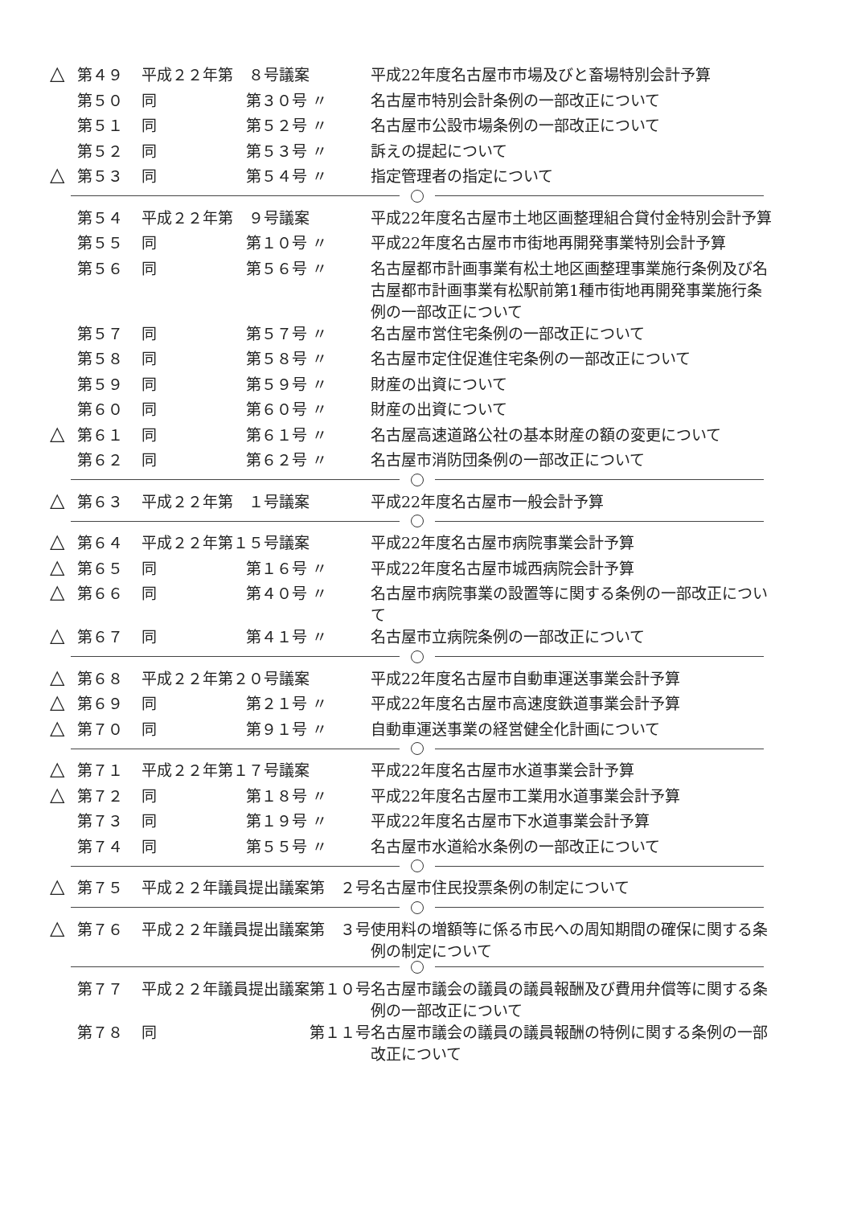| △ | 第４９ | 平成２２年第 ８号議案 | | 平成22年度名古屋市市場及びと畜場特別会計予算 |
| | 第５０ | 同 | 第３０号 〃 | 名古屋市特別会計条例の一部改正について |
| | 第５１ | 同 | 第５２号 〃 | 名古屋市公設市場条例の一部改正について |
| | 第５２ | 同 | 第５３号 〃 | 訴えの提起について |
| △ | 第５３ | 同 | 第５４号 〃 | 指定管理者の指定について |
| | 第５４ | 平成２２年第 ９号議案 | | 平成22年度名古屋市土地区画整理組合貸付金特別会計予算 |
| | 第５５ | 同 | 第１０号 〃 | 平成22年度名古屋市市街地再開発事業特別会計予算 |
| | 第５６ | 同 | 第５６号 〃 | 名古屋都市計画事業有松土地区画整理事業施行条例及び名古屋都市計画事業有松駅前第1種市街地再開発事業施行条例の一部改正について |
| | 第５７ | 同 | 第５７号 〃 | 名古屋市営住宅条例の一部改正について |
| | 第５８ | 同 | 第５８号 〃 | 名古屋市定住促進住宅条例の一部改正について |
| | 第５９ | 同 | 第５９号 〃 | 財産の出資について |
| | 第６０ | 同 | 第６０号 〃 | 財産の出資について |
| △ | 第６１ | 同 | 第６１号 〃 | 名古屋高速道路公社の基本財産の額の変更について |
| | 第６２ | 同 | 第６２号 〃 | 名古屋市消防団条例の一部改正について |
| △ | 第６３ | 平成２２年第 １号議案 | | 平成22年度名古屋市一般会計予算 |
| △ | 第６４ | 平成２２年第１５号議案 | | 平成22年度名古屋市病院事業会計予算 |
| △ | 第６５ | 同 | 第１６号 〃 | 平成22年度名古屋市城西病院会計予算 |
| △ | 第６６ | 同 | 第４０号 〃 | 名古屋市病院事業の設置等に関する条例の一部改正について |
| △ | 第６７ | 同 | 第４１号 〃 | 名古屋市立病院条例の一部改正について |
| △ | 第６８ | 平成２２年第２０号議案 | | 平成22年度名古屋市自動車運送事業会計予算 |
| △ | 第６９ | 同 | 第２１号 〃 | 平成22年度名古屋市高速度鉄道事業会計予算 |
| △ | 第７０ | 同 | 第９１号 〃 | 自動車運送事業の経営健全化計画について |
| △ | 第７１ | 平成２２年第１７号議案 | | 平成22年度名古屋市水道事業会計予算 |
| △ | 第７２ | 同 | 第１８号 〃 | 平成22年度名古屋市工業用水道事業会計予算 |
| | 第７３ | 同 | 第１９号 〃 | 平成22年度名古屋市下水道事業会計予算 |
| | 第７４ | 同 | 第５５号 〃 | 名古屋市水道給水条例の一部改正について |
| △ | 第７５ | 平成２２年議員提出議案第 ２号 | | 名古屋市住民投票条例の制定について |
| △ | 第７６ | 平成２２年議員提出議案第 ３号 | | 使用料の増額等に係る市民への周知期間の確保に関する条例の制定について |
| | 第７７ | 平成２２年議員提出議案第１０号 | | 名古屋市議会の議員の議員報酬及び費用弁償等に関する条例の一部改正について |
| | 第７８ | 同 | 第１１号 | 名古屋市議会の議員の議員報酬の特例に関する条例の一部改正について |